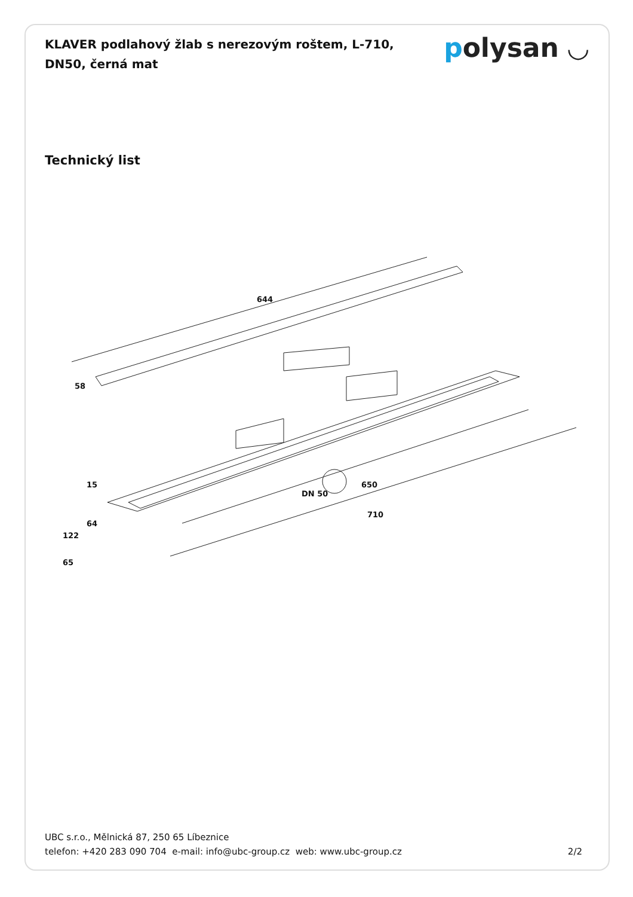KLAVER podlahový žlab s nerezovým roštem, L-710, DN50, černá mat
polysan ◡
Technický list
644
58
650
DN 50
710
15
64
122
65
UBC s.r.o., Mělnická 87, 250 65 Líbeznice
telefon: +420 283 090 704 e-mail: info@ubc-group.cz web: www.ubc-group.cz
2/2